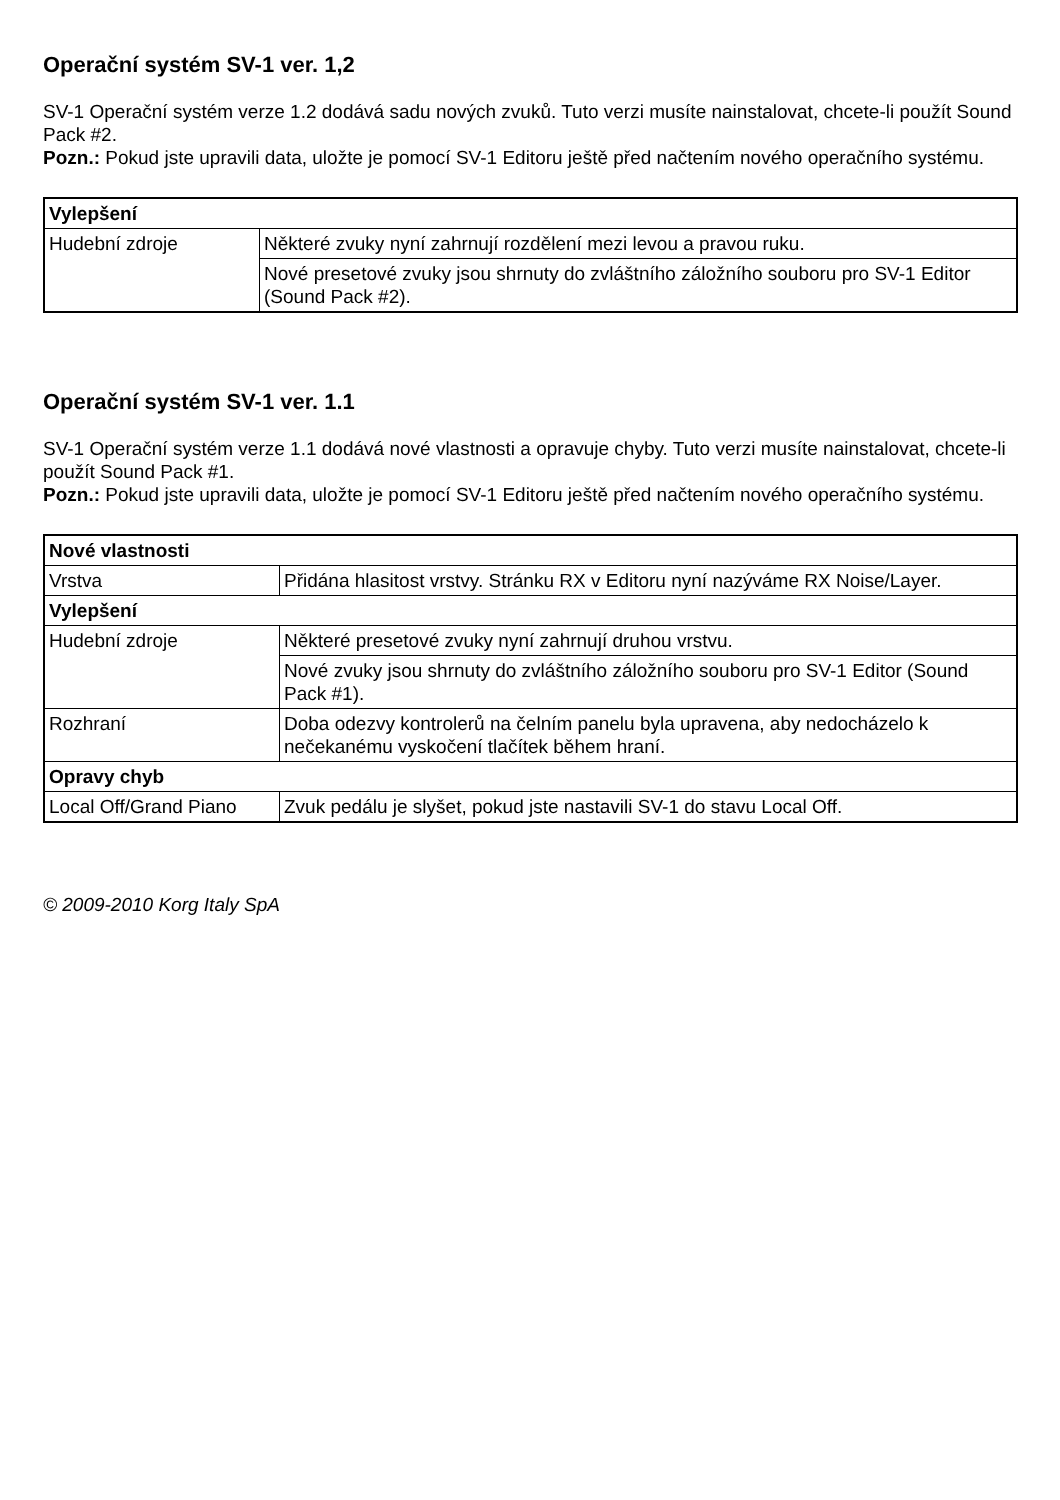Operační systém SV-1 ver. 1,2
SV-1 Operační systém verze 1.2 dodává sadu nových zvuků. Tuto verzi musíte nainstalovat, chcete-li použít Sound Pack #2.
Pozn.: Pokud jste upravili data, uložte je pomocí SV-1 Editoru ještě před načtením nového operačního systému.
| Vylepšení | |
| Hudební zdroje | Některé zvuky nyní zahrnují rozdělení mezi levou a pravou ruku. |
| | Nové presetové zvuky jsou shrnuty do zvláštního záložního souboru pro SV-1 Editor (Sound Pack #2). |
Operační systém SV-1 ver. 1.1
SV-1 Operační systém verze 1.1 dodává nové vlastnosti a opravuje chyby. Tuto verzi musíte nainstalovat, chcete-li použít Sound Pack #1.
Pozn.: Pokud jste upravili data, uložte je pomocí SV-1 Editoru ještě před načtením nového operačního systému.
| Nové vlastnosti | |
| Vrstva | Přidána hlasitost vrstvy. Stránku RX v Editoru nyní nazýváme RX Noise/Layer. |
| Vylepšení | |
| Hudební zdroje | Některé presetové zvuky nyní zahrnují druhou vrstvu. |
| | Nové zvuky jsou shrnuty do zvláštního záložního souboru pro SV-1 Editor (Sound Pack #1). |
| Rozhraní | Doba odezvy kontrolerů na čelním panelu byla upravena, aby nedocházelo k nečekanému vyskočení tlačítek během hraní. |
| Opravy chyb | |
| Local Off/Grand Piano | Zvuk pedálu je slyšet, pokud jste nastavili SV-1 do stavu Local Off. |
© 2009-2010 Korg Italy SpA